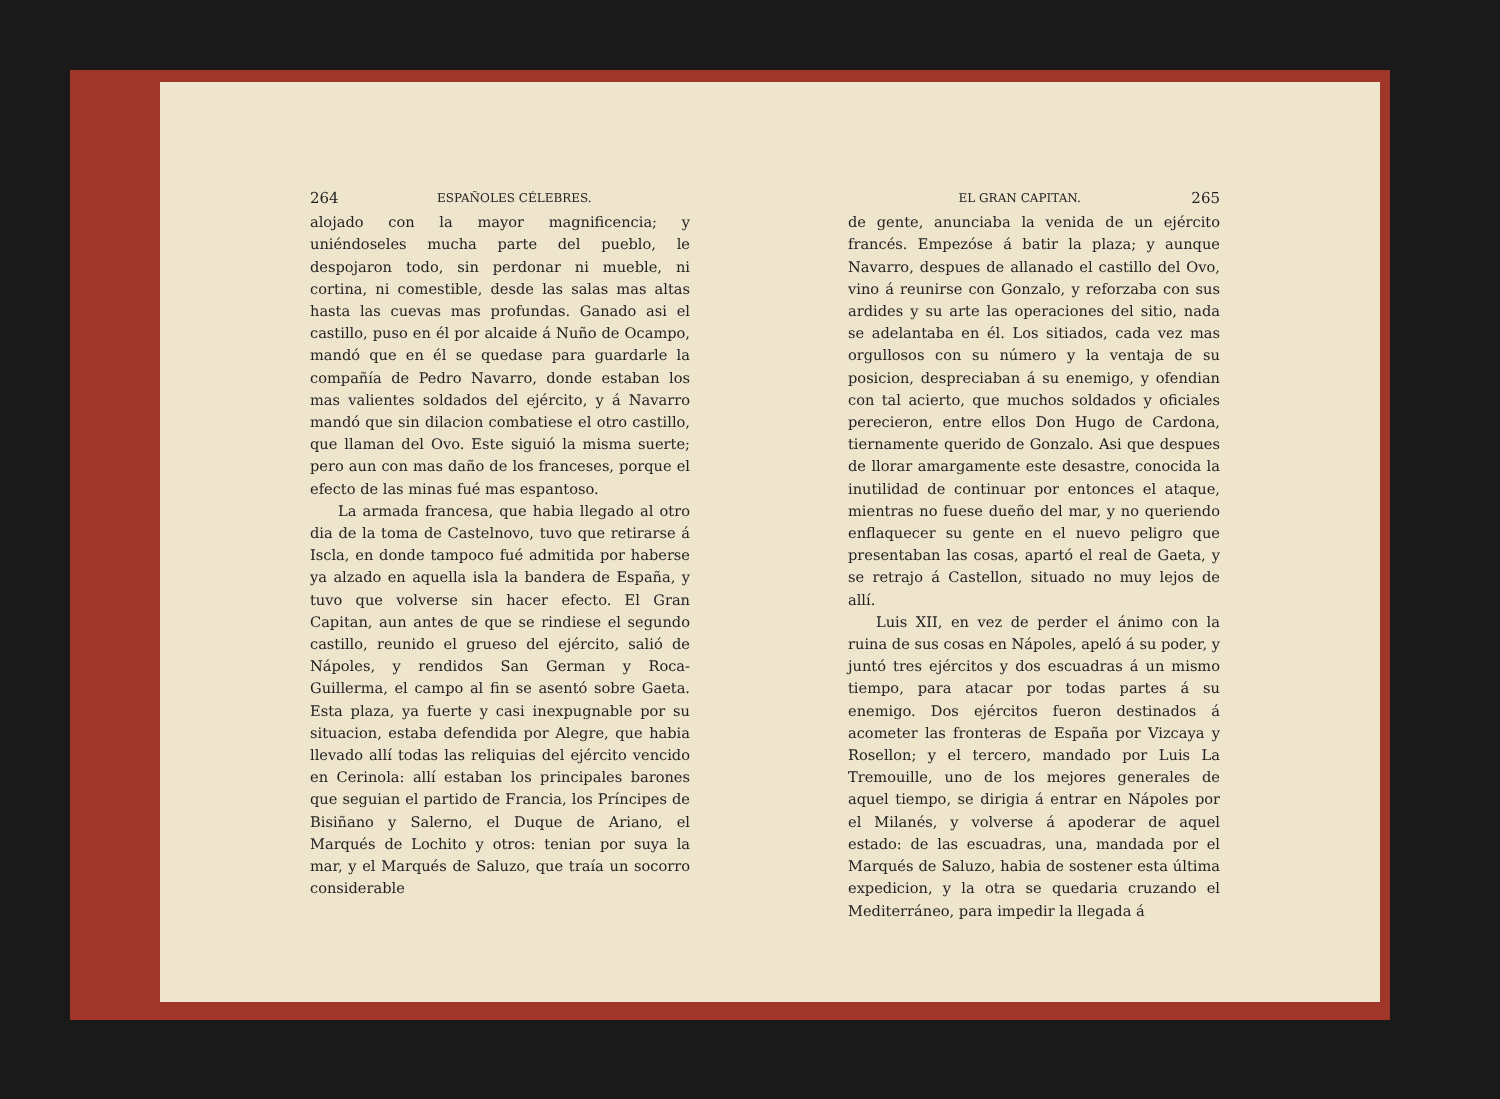264 ESPAÑOLES CÉLEBRES.
alojado con la mayor magnificencia; y uniéndoseles mucha parte del pueblo, le despojaron todo, sin perdonar ni mueble, ni cortina, ni comestible, desde las salas mas altas hasta las cuevas mas profundas. Ganado asi el castillo, puso en él por alcaide á Nuño de Ocampo, mandó que en él se quedase para guardarle la compañía de Pedro Navarro, donde estaban los mas valientes soldados del ejército, y á Navarro mandó que sin dilacion combatiese el otro castillo, que llaman del Ovo. Este siguió la misma suerte; pero aun con mas daño de los franceses, porque el efecto de las minas fué mas espantoso.
La armada francesa, que habia llegado al otro dia de la toma de Castelnovo, tuvo que retirarse á Iscla, en donde tampoco fué admitida por haberse ya alzado en aquella isla la bandera de España, y tuvo que volverse sin hacer efecto. El Gran Capitan, aun antes de que se rindiese el segundo castillo, reunido el grueso del ejército, salió de Nápoles, y rendidos San German y Roca-Guillerma, el campo al fin se asentó sobre Gaeta. Esta plaza, ya fuerte y casi inexpugnable por su situacion, estaba defendida por Alegre, que habia llevado allí todas las reliquias del ejército vencido en Cerinola: allí estaban los principales barones que seguian el partido de Francia, los Príncipes de Bisiñano y Salerno, el Duque de Ariano, el Marqués de Lochito y otros: tenian por suya la mar, y el Marqués de Saluzo, que traía un socorro considerable
EL GRAN CAPITAN. 265
de gente, anunciaba la venida de un ejército francés. Empezóse á batir la plaza; y aunque Navarro, despues de allanado el castillo del Ovo, vino á reunirse con Gonzalo, y reforzaba con sus ardides y su arte las operaciones del sitio, nada se adelantaba en él. Los sitiados, cada vez mas orgullosos con su número y la ventaja de su posicion, despreciaban á su enemigo, y ofendian con tal acierto, que muchos soldados y oficiales perecieron, entre ellos Don Hugo de Cardona, tiernamente querido de Gonzalo. Asi que despues de llorar amargamente este desastre, conocida la inutilidad de continuar por entonces el ataque, mientras no fuese dueño del mar, y no queriendo enflaquecer su gente en el nuevo peligro que presentaban las cosas, apartó el real de Gaeta, y se retrajo á Castellon, situado no muy lejos de allí.
Luis XII, en vez de perder el ánimo con la ruina de sus cosas en Nápoles, apeló á su poder, y juntó tres ejércitos y dos escuadras á un mismo tiempo, para atacar por todas partes á su enemigo. Dos ejércitos fueron destinados á acometer las fronteras de España por Vizcaya y Rosellon; y el tercero, mandado por Luis La Tremouille, uno de los mejores generales de aquel tiempo, se dirigia á entrar en Nápoles por el Milanés, y volverse á apoderar de aquel estado: de las escuadras, una, mandada por el Marqués de Saluzo, habia de sostener esta última expedicion, y la otra se quedaria cruzando el Mediterráneo, para impedir la llegada á